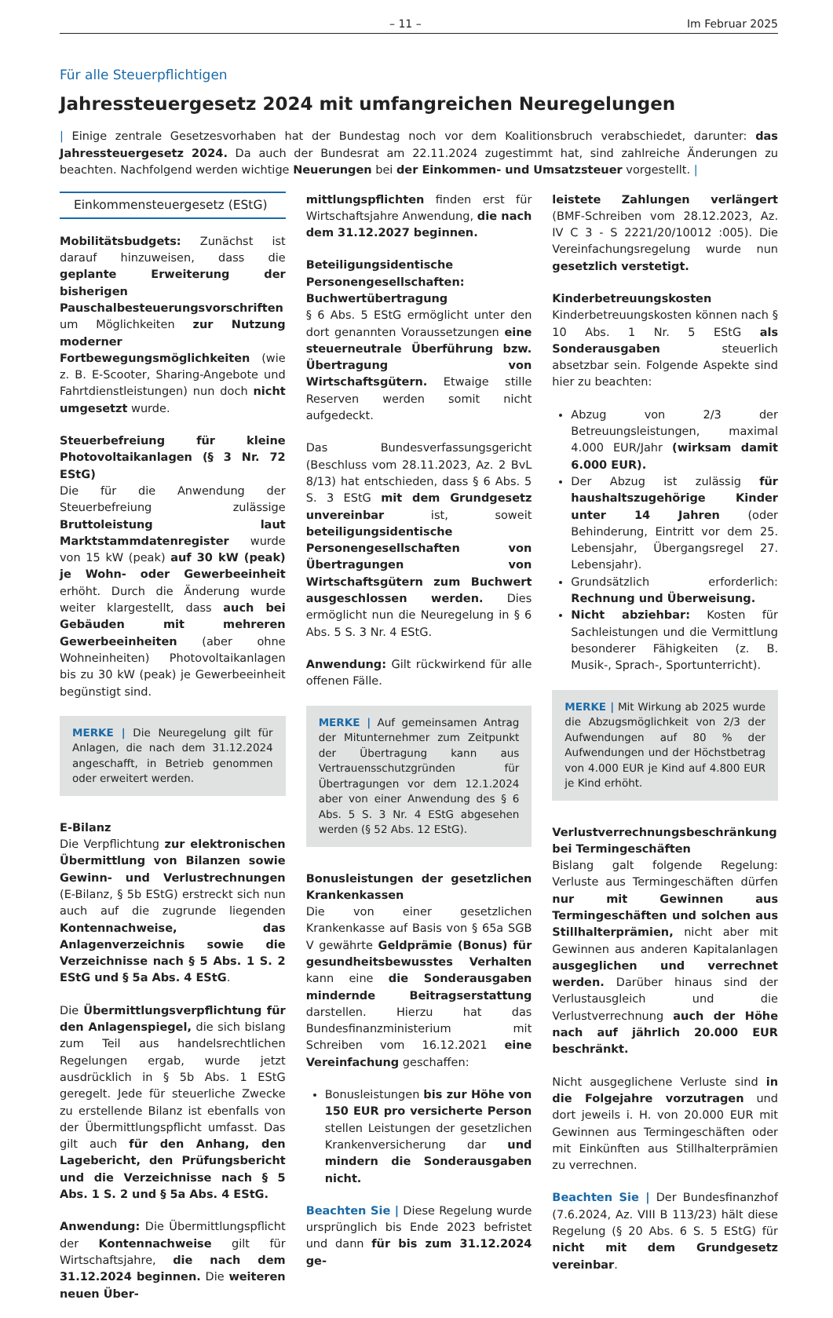– 11 – Im Februar 2025
Für alle Steuerpflichtigen
Jahressteuergesetz 2024 mit umfangreichen Neuregelungen
| Einige zentrale Gesetzesvorhaben hat der Bundestag noch vor dem Koalitionsbruch verabschiedet, darunter: das Jahressteuergesetz 2024. Da auch der Bundesrat am 22.11.2024 zugestimmt hat, sind zahlreiche Änderungen zu beachten. Nachfolgend werden wichtige Neuerungen bei der Einkommen- und Umsatzsteuer vorgestellt. |
Einkommensteuergesetz (EStG)
Mobilitätsbudgets: Zunächst ist darauf hinzuweisen, dass die geplante Erweiterung der bisherigen Pauschalbesteuerungsvorschriften um Möglichkeiten zur Nutzung moderner Fortbewegungsmöglichkeiten (wie z. B. E-Scooter, Sharing-Angebote und Fahrtdienstleistungen) nun doch nicht umgesetzt wurde.
Steuerbefreiung für kleine Photovoltaikanlagen (§ 3 Nr. 72 EStG)
Die für die Anwendung der Steuerbefreiung zulässige Bruttoleistung laut Marktstammdatenregister wurde von 15 kW (peak) auf 30 kW (peak) je Wohn- oder Gewerbeeinheit erhöht. Durch die Änderung wurde weiter klargestellt, dass auch bei Gebäuden mit mehreren Gewerbeeinheiten (aber ohne Wohneinheiten) Photovoltaikanlagen bis zu 30 kW (peak) je Gewerbeeinheit begünstigt sind.
MERKE | Die Neuregelung gilt für Anlagen, die nach dem 31.12.2024 angeschafft, in Betrieb genommen oder erweitert werden.
E-Bilanz
Die Verpflichtung zur elektronischen Übermittlung von Bilanzen sowie Gewinn- und Verlustrechnungen (E-Bilanz, § 5b EStG) erstreckt sich nun auch auf die zugrunde liegenden Kontennachweise, das Anlagenverzeichnis sowie die Verzeichnisse nach § 5 Abs. 1 S. 2 EStG und § 5a Abs. 4 EStG.
Die Übermittlungsverpflichtung für den Anlagenspiegel, die sich bislang zum Teil aus handelsrechtlichen Regelungen ergab, wurde jetzt ausdrücklich in § 5b Abs. 1 EStG geregelt. Jede für steuerliche Zwecke zu erstellende Bilanz ist ebenfalls von der Übermittlungspflicht umfasst. Das gilt auch für den Anhang, den Lagebericht, den Prüfungsbericht und die Verzeichnisse nach § 5 Abs. 1 S. 2 und § 5a Abs. 4 EStG.
Anwendung: Die Übermittlungspflicht der Kontennachweise gilt für Wirtschaftsjahre, die nach dem 31.12.2024 beginnen. Die weiteren neuen Über-
mittlungspflichten finden erst für Wirtschaftsjahre Anwendung, die nach dem 31.12.2027 beginnen.
Beteiligungsidentische Personengesellschaften: Buchwertübertragung
§ 6 Abs. 5 EStG ermöglicht unter den dort genannten Voraussetzungen eine steuerneutrale Überführung bzw. Übertragung von Wirtschaftsgütern. Etwaige stille Reserven werden somit nicht aufgedeckt.
Das Bundesverfassungsgericht (Beschluss vom 28.11.2023, Az. 2 BvL 8/13) hat entschieden, dass § 6 Abs. 5 S. 3 EStG mit dem Grundgesetz unvereinbar ist, soweit beteiligungsidentische Personengesellschaften von Übertragungen von Wirtschaftsgütern zum Buchwert ausgeschlossen werden. Dies ermöglicht nun die Neuregelung in § 6 Abs. 5 S. 3 Nr. 4 EStG.
Anwendung: Gilt rückwirkend für alle offenen Fälle.
MERKE | Auf gemeinsamen Antrag der Mitunternehmer zum Zeitpunkt der Übertragung kann aus Vertrauensschutzgründen für Übertragungen vor dem 12.1.2024 aber von einer Anwendung des § 6 Abs. 5 S. 3 Nr. 4 EStG abgesehen werden (§ 52 Abs. 12 EStG).
Bonusleistungen der gesetzlichen Krankenkassen
Die von einer gesetzlichen Krankenkasse auf Basis von § 65a SGB V gewährte Geldprämie (Bonus) für gesundheitsbewusstes Verhalten kann eine die Sonderausgaben mindernde Beitragserstattung darstellen. Hierzu hat das Bundesfinanzministerium mit Schreiben vom 16.12.2021 eine Vereinfachung geschaffen:
Bonusleistungen bis zur Höhe von 150 EUR pro versicherte Person stellen Leistungen der gesetzlichen Krankenversicherung dar und mindern die Sonderausgaben nicht.
Beachten Sie | Diese Regelung wurde ursprünglich bis Ende 2023 befristet und dann für bis zum 31.12.2024 ge-
leistete Zahlungen verlängert (BMF-Schreiben vom 28.12.2023, Az. IV C 3 - S 2221/20/10012 :005). Die Vereinfachungsregelung wurde nun gesetzlich verstetigt.
Kinderbetreuungskosten
Kinderbetreuungskosten können nach § 10 Abs. 1 Nr. 5 EStG als Sonderausgaben steuerlich absetzbar sein. Folgende Aspekte sind hier zu beachten:
Abzug von 2/3 der Betreuungsleistungen, maximal 4.000 EUR/Jahr (wirksam damit 6.000 EUR).
Der Abzug ist zulässig für haushaltszugehörige Kinder unter 14 Jahren (oder Behinderung, Eintritt vor dem 25. Lebensjahr, Übergangsregel 27. Lebensjahr).
Grundsätzlich erforderlich: Rechnung und Überweisung.
Nicht abziehbar: Kosten für Sachleistungen und die Vermittlung besonderer Fähigkeiten (z. B. Musik-, Sprach-, Sportunterricht).
MERKE | Mit Wirkung ab 2025 wurde die Abzugsmöglichkeit von 2/3 der Aufwendungen auf 80 % der Aufwendungen und der Höchstbetrag von 4.000 EUR je Kind auf 4.800 EUR je Kind erhöht.
Verlustverrechnungsbeschränkung bei Termingeschäften
Bislang galt folgende Regelung: Verluste aus Termingeschäften dürfen nur mit Gewinnen aus Termingeschäften und solchen aus Stillhalterprämien, nicht aber mit Gewinnen aus anderen Kapitalanlagen ausgeglichen und verrechnet werden. Darüber hinaus sind der Verlustausgleich und die Verlustverrechnung auch der Höhe nach auf jährlich 20.000 EUR beschränkt.
Nicht ausgeglichene Verluste sind in die Folgejahre vorzutragen und dort jeweils i. H. von 20.000 EUR mit Gewinnen aus Termingeschäften oder mit Einkünften aus Stillhalterprämien zu verrechnen.
Beachten Sie | Der Bundesfinanzhof (7.6.2024, Az. VIII B 113/23) hält diese Regelung (§ 20 Abs. 6 S. 5 EStG) für nicht mit dem Grundgesetz vereinbar.